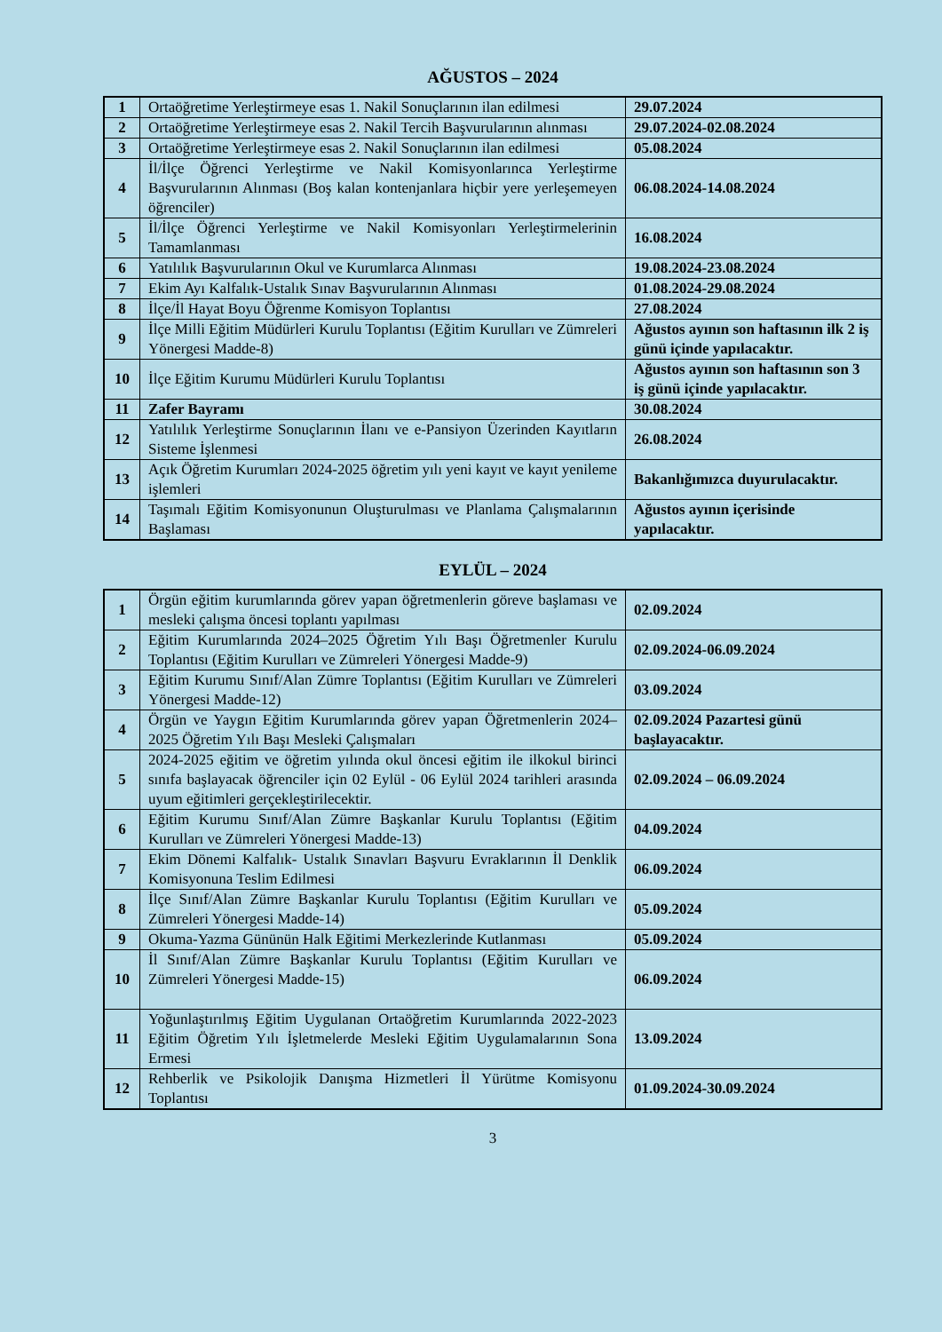AĞUSTOS – 2024
| 1 | Ortaöğretime Yerleştirmeye esas 1. Nakil Sonuçlarının ilan edilmesi | 29.07.2024 |
| 2 | Ortaöğretime Yerleştirmeye esas 2. Nakil Tercih Başvurularının alınması | 29.07.2024-02.08.2024 |
| 3 | Ortaöğretime Yerleştirmeye esas 2. Nakil Sonuçlarının ilan edilmesi | 05.08.2024 |
| 4 | İl/İlçe Öğrenci Yerleştirme ve Nakil Komisyonlarınca Yerleştirme Başvurularının Alınması (Boş kalan kontenjanlara hiçbir yere yerleşemeyen öğrenciler) | 06.08.2024-14.08.2024 |
| 5 | İl/İlçe Öğrenci Yerleştirme ve Nakil Komisyonları Yerleştirmelerinin Tamamlanması | 16.08.2024 |
| 6 | Yatılılık Başvurularının Okul ve Kurumlarca Alınması | 19.08.2024-23.08.2024 |
| 7 | Ekim Ayı Kalfalık-Ustalık Sınav Başvurularının Alınması | 01.08.2024-29.08.2024 |
| 8 | İlçe/İl Hayat Boyu Öğrenme Komisyon Toplantısı | 27.08.2024 |
| 9 | İlçe Milli Eğitim Müdürleri Kurulu Toplantısı (Eğitim Kurulları ve Zümreleri Yönergesi Madde-8) | Ağustos ayının son haftasının ilk 2 iş günü içinde yapılacaktır. |
| 10 | İlçe Eğitim Kurumu Müdürleri Kurulu Toplantısı | Ağustos ayının son haftasının son 3 iş günü içinde yapılacaktır. |
| 11 | Zafer Bayramı | 30.08.2024 |
| 12 | Yatılılık Yerleştirme Sonuçlarının İlanı ve e-Pansiyon Üzerinden Kayıtların Sisteme İşlenmesi | 26.08.2024 |
| 13 | Açık Öğretim Kurumları 2024-2025 öğretim yılı yeni kayıt ve kayıt yenileme işlemleri | Bakanlığımızca duyurulacaktır. |
| 14 | Taşımalı Eğitim Komisyonunun Oluşturulması ve Planlama Çalışmalarının Başlaması | Ağustos ayının içerisinde yapılacaktır. |
EYLÜL – 2024
| 1 | Örgün eğitim kurumlarında görev yapan öğretmenlerin göreve başlaması ve mesleki çalışma öncesi toplantı yapılması | 02.09.2024 |
| 2 | Eğitim Kurumlarında 2024–2025 Öğretim Yılı Başı Öğretmenler Kurulu Toplantısı (Eğitim Kurulları ve Zümreleri Yönergesi Madde-9) | 02.09.2024-06.09.2024 |
| 3 | Eğitim Kurumu Sınıf/Alan Zümre Toplantısı (Eğitim Kurulları ve Zümreleri Yönergesi Madde-12) | 03.09.2024 |
| 4 | Örgün ve Yaygın Eğitim Kurumlarında görev yapan Öğretmenlerin 2024–2025 Öğretim Yılı Başı Mesleki Çalışmaları | 02.09.2024 Pazartesi günü başlayacaktır. |
| 5 | 2024-2025 eğitim ve öğretim yılında okul öncesi eğitim ile ilkokul birinci sınıfa başlayacak öğrenciler için 02 Eylül - 06 Eylül 2024 tarihleri arasında uyum eğitimleri gerçekleştirilecektir. | 02.09.2024 – 06.09.2024 |
| 6 | Eğitim Kurumu Sınıf/Alan Zümre Başkanlar Kurulu Toplantısı (Eğitim Kurulları ve Zümreleri Yönergesi Madde-13) | 04.09.2024 |
| 7 | Ekim Dönemi Kalfalık- Ustalık Sınavları Başvuru Evraklarının İl Denklik Komisyonuna Teslim Edilmesi | 06.09.2024 |
| 8 | İlçe Sınıf/Alan Zümre Başkanlar Kurulu Toplantısı (Eğitim Kurulları ve Zümreleri Yönergesi Madde-14) | 05.09.2024 |
| 9 | Okuma-Yazma Gününün Halk Eğitimi Merkezlerinde Kutlanması | 05.09.2024 |
| 10 | İl Sınıf/Alan Zümre Başkanlar Kurulu Toplantısı (Eğitim Kurulları ve Zümreleri Yönergesi Madde-15) | 06.09.2024 |
| 11 | Yoğunlaştırılmış Eğitim Uygulanan Ortaöğretim Kurumlarında 2022-2023 Eğitim Öğretim Yılı İşletmelerde Mesleki Eğitim Uygulamalarının Sona Ermesi | 13.09.2024 |
| 12 | Rehberlik ve Psikolojik Danışma Hizmetleri İl Yürütme Komisyonu Toplantısı | 01.09.2024-30.09.2024 |
3